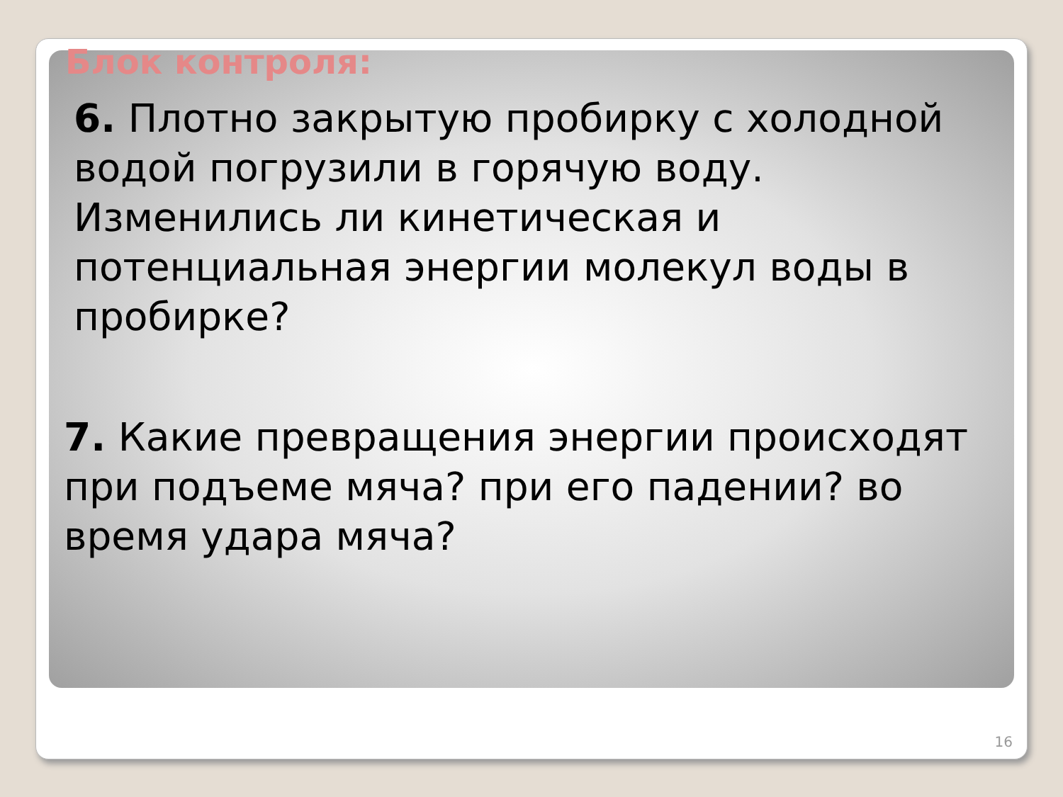16
Блок контроля:
6. Плотно закрытую пробирку с холодной водой погрузили в горячую воду. Изменились ли кинетическая и потенциальная энергии молекул воды в пробирке?
7. Какие превращения энергии происходят при подъеме мяча? при его падении? во время удара мяча?